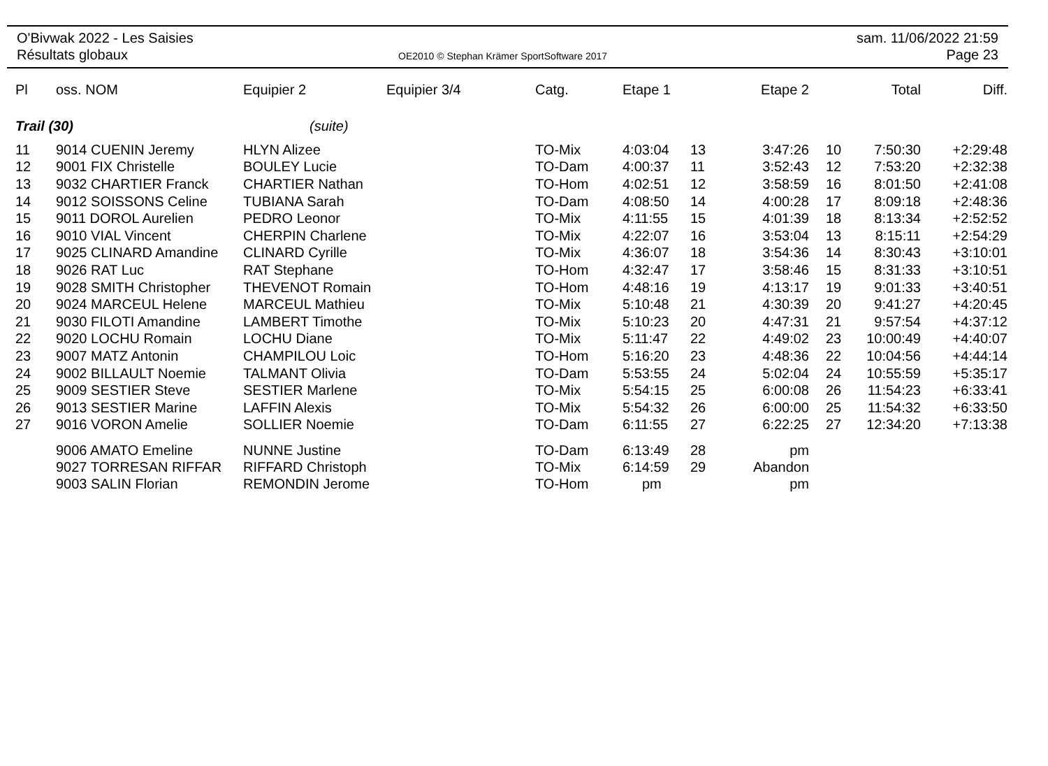O'Bivwak 2022 - Les Saisies
Résultats globaux
OE2010 © Stephan Krämer SportSoftware 2017
sam. 11/06/2022 21:59
Page 23
| Pl | oss. NOM | Equipier 2 | Equipier 3/4 | Catg. | Etape 1 | | Etape 2 | | Total | Diff. |
| --- | --- | --- | --- | --- | --- | --- | --- | --- | --- | --- |
| Trail (30) | | (suite) | | | | | | | | |
| 11 | 9014 CUENIN Jeremy | HLYN Alizee | | TO-Mix | 4:03:04 | 13 | 3:47:26 | 10 | 7:50:30 | +2:29:48 |
| 12 | 9001 FIX Christelle | BOULEY Lucie | | TO-Dam | 4:00:37 | 11 | 3:52:43 | 12 | 7:53:20 | +2:32:38 |
| 13 | 9032 CHARTIER Franck | CHARTIER Nathan | | TO-Hom | 4:02:51 | 12 | 3:58:59 | 16 | 8:01:50 | +2:41:08 |
| 14 | 9012 SOISSONS Celine | TUBIANA Sarah | | TO-Dam | 4:08:50 | 14 | 4:00:28 | 17 | 8:09:18 | +2:48:36 |
| 15 | 9011 DOROL Aurelien | PEDRO Leonor | | TO-Mix | 4:11:55 | 15 | 4:01:39 | 18 | 8:13:34 | +2:52:52 |
| 16 | 9010 VIAL Vincent | CHERPIN Charlene | | TO-Mix | 4:22:07 | 16 | 3:53:04 | 13 | 8:15:11 | +2:54:29 |
| 17 | 9025 CLINARD Amandine | CLINARD Cyrille | | TO-Mix | 4:36:07 | 18 | 3:54:36 | 14 | 8:30:43 | +3:10:01 |
| 18 | 9026 RAT Luc | RAT Stephane | | TO-Hom | 4:32:47 | 17 | 3:58:46 | 15 | 8:31:33 | +3:10:51 |
| 19 | 9028 SMITH Christopher | THEVENOT Romain | | TO-Hom | 4:48:16 | 19 | 4:13:17 | 19 | 9:01:33 | +3:40:51 |
| 20 | 9024 MARCEUL Helene | MARCEUL Mathieu | | TO-Mix | 5:10:48 | 21 | 4:30:39 | 20 | 9:41:27 | +4:20:45 |
| 21 | 9030 FILOTI Amandine | LAMBERT Timothe | | TO-Mix | 5:10:23 | 20 | 4:47:31 | 21 | 9:57:54 | +4:37:12 |
| 22 | 9020 LOCHU Romain | LOCHU Diane | | TO-Mix | 5:11:47 | 22 | 4:49:02 | 23 | 10:00:49 | +4:40:07 |
| 23 | 9007 MATZ Antonin | CHAMPILOU Loic | | TO-Hom | 5:16:20 | 23 | 4:48:36 | 22 | 10:04:56 | +4:44:14 |
| 24 | 9002 BILLAULT Noemie | TALMANT Olivia | | TO-Dam | 5:53:55 | 24 | 5:02:04 | 24 | 10:55:59 | +5:35:17 |
| 25 | 9009 SESTIER Steve | SESTIER Marlene | | TO-Mix | 5:54:15 | 25 | 6:00:08 | 26 | 11:54:23 | +6:33:41 |
| 26 | 9013 SESTIER Marine | LAFFIN Alexis | | TO-Mix | 5:54:32 | 26 | 6:00:00 | 25 | 11:54:32 | +6:33:50 |
| 27 | 9016 VORON Amelie | SOLLIER Noemie | | TO-Dam | 6:11:55 | 27 | 6:22:25 | 27 | 12:34:20 | +7:13:38 |
| | 9006 AMATO Emeline | NUNNE Justine | | TO-Dam | 6:13:49 | 28 | pm | | | |
| | 9027 TORRESAN RIFFAR | RIFFARD Christoph | | TO-Mix | 6:14:59 | 29 | Abandon | | | |
| | 9003 SALIN Florian | REMONDIN Jerome | | TO-Hom | pm | | pm | | | |